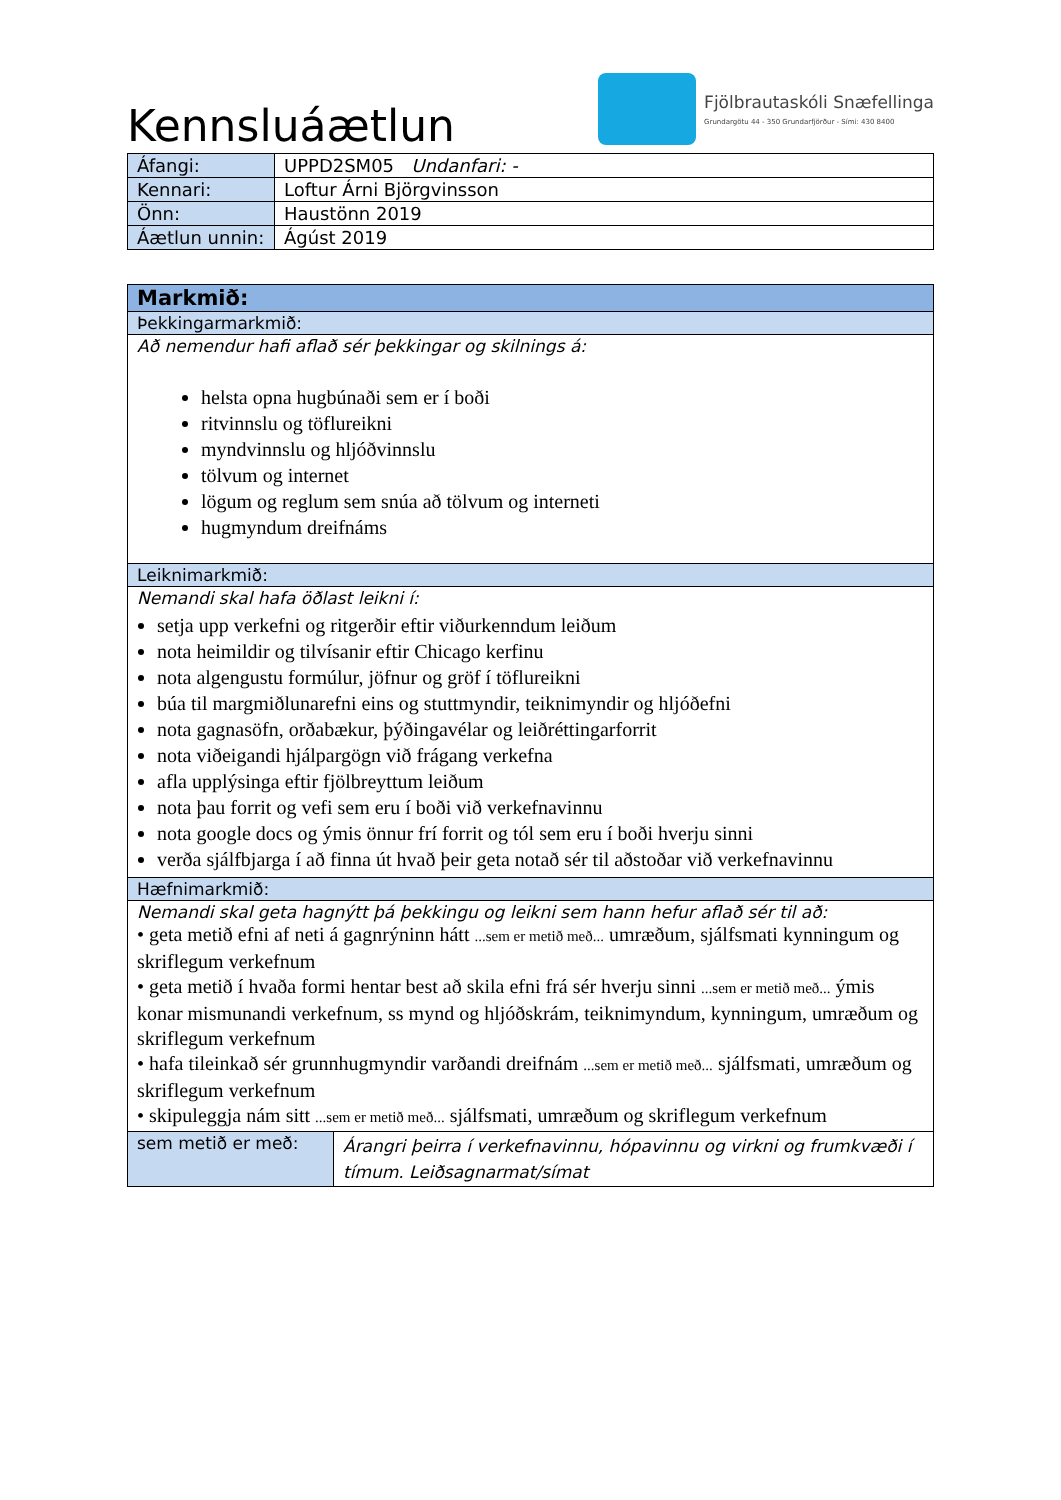Kennsluáætlun
Fjölbrautaskóli Snæfellinga
Grundargötu 44 - 350 Grundarfjörður - Sími: 430 8400
| Áfangi: | UPPD2SM05 Undanfari: - |
| Kennari: | Loftur Árni Björgvinsson |
| Önn: | Haustönn 2019 |
| Áætlun unnin: | Ágúst 2019 |
| Markmið: | |
| Þekkingarmarkmið: | |
| Að nemendur hafi aflað sér þekkingar og skilnings á: helsta opna hugbúnaði sem er í boði ritvinnslu og töflureikni myndvinnslu og hljóðvinnslu tölvum og internet lögum og reglum sem snúa að tölvum og interneti hugmyndum dreifnáms | |
| Leiknimarkmið: | |
| Nemandi skal hafa öðlast leikni í: setja upp verkefni og ritgerðir eftir viðurkenndum leiðum nota heimildir og tilvísanir eftir Chicago kerfinu nota algengustu formúlur, jöfnur og gröf í töflureikni búa til margmiðlunarefni eins og stuttmyndir, teiknimyndir og hljóðefni nota gagnasöfn, orðabækur, þýðingavélar og leiðréttingarforrit nota viðeigandi hjálpargögn við frágang verkefna afla upplýsinga eftir fjölbreyttum leiðum nota þau forrit og vefi sem eru í boði við verkefnavinnu nota google docs og ýmis önnur frí forrit og tól sem eru í boði hverju sinni verða sjálfbjarga í að finna út hvað þeir geta notað sér til aðstoðar við verkefnavinnu | |
| Hæfnimarkmið: | |
| Nemandi skal geta hagnýtt þá þekkingu og leikni sem hann hefur aflað sér til að: • geta metið efni af neti á gagnrýninn hátt ...sem er metið með... umræðum, sjálfsmati kynningum og skriflegum verkefnum • geta metið í hvaða formi hentar best að skila efni frá sér hverju sinni ...sem er metið með... ýmis konar mismunandi verkefnum, ss mynd og hljóðskrám, teiknimyndum, kynningum, umræðum og skriflegum verkefnum • hafa tileinkað sér grunnhugmyndir varðandi dreifnám ...sem er metið með... sjálfsmati, umræðum og skriflegum verkefnum • skipuleggja nám sitt ...sem er metið með... sjálfsmati, umræðum og skriflegum verkefnum | |
| sem metið er með: | Árangri þeirra í verkefnavinnu, hópavinnu og virkni og frumkvæði í tímum. Leiðsagnarmat/símat |